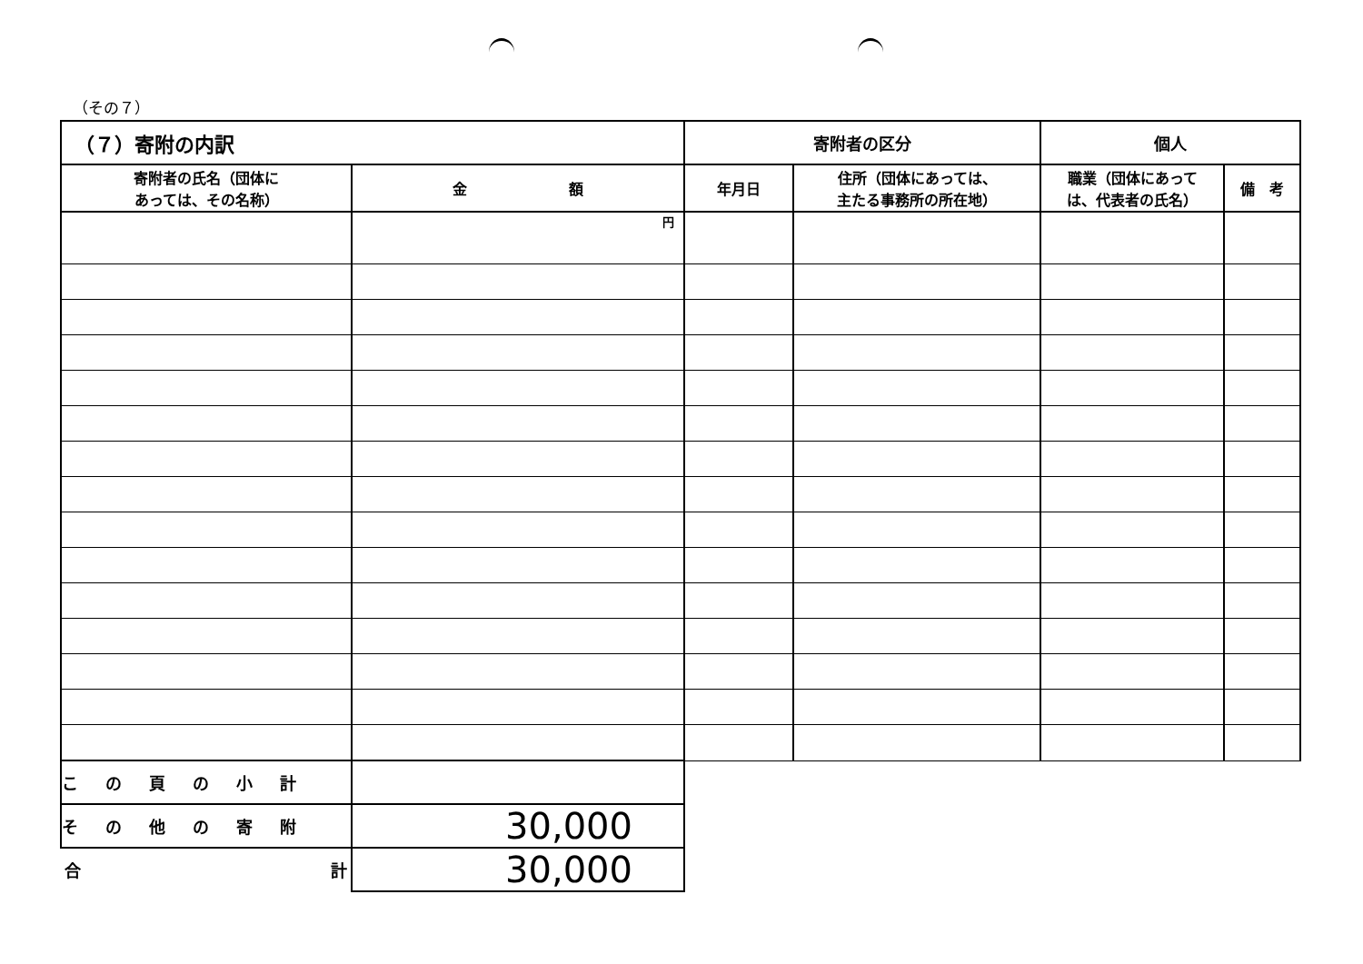（その７）
| （７）寄附の内訳 | | 寄附者の区分 | | 個人 | |
| 寄附者の氏名（団体に あっては、その名称） | 金 額 | 年月日 | 住所（団体にあっては、 主たる事務所の所在地） | 職業（団体にあって は、代表者の氏名） | 備 考 |
| | 円 | | | | |
| この頁の小計 | | | | | |
| その他の寄附 | 30,000 | | | | |
| 合 計 | 30,000 | | | | |